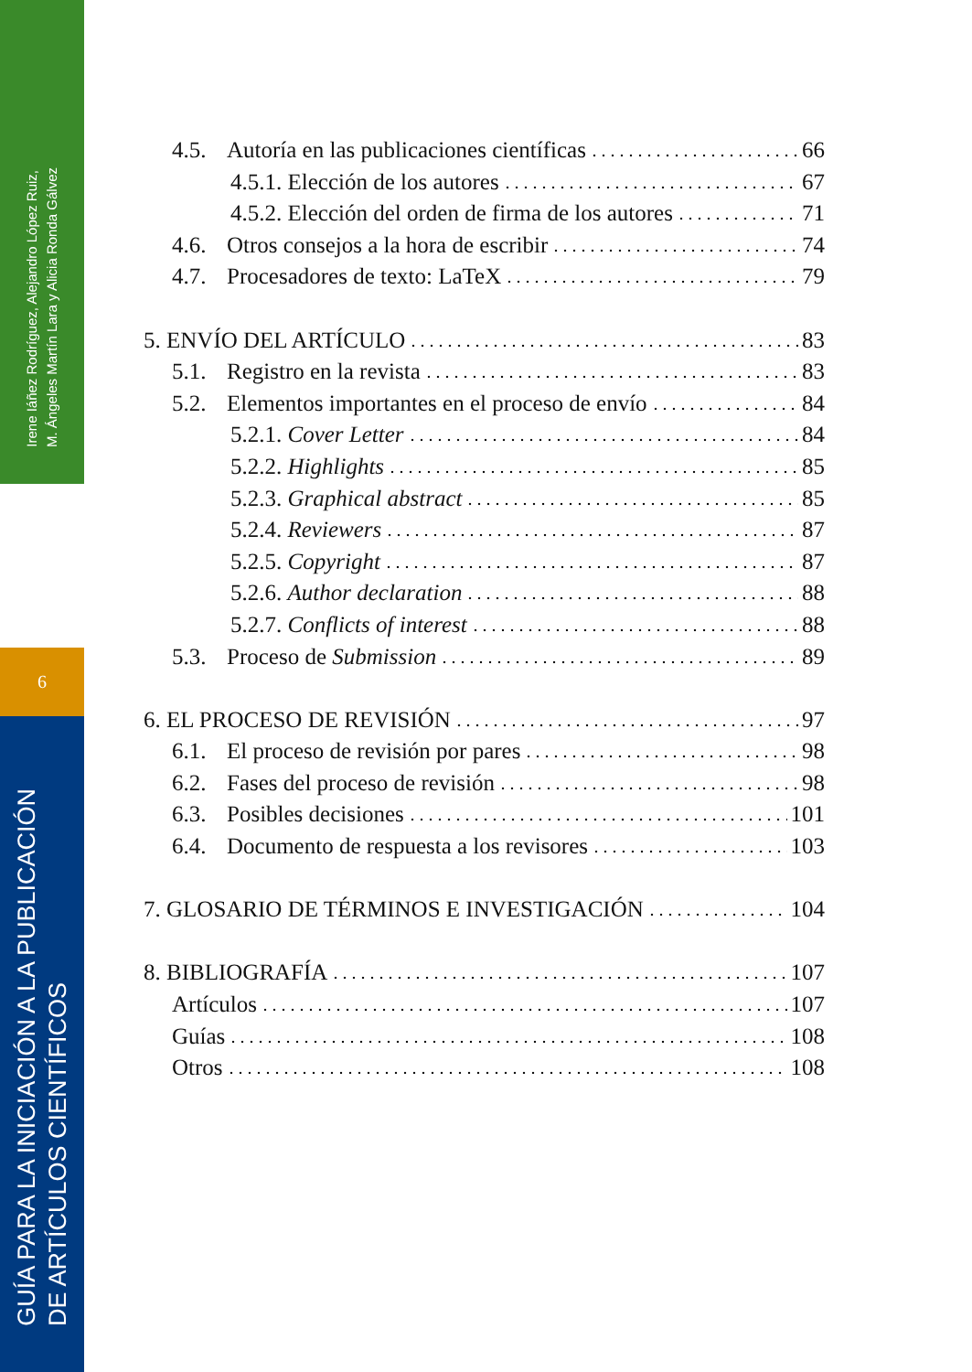Irene Iáñez Rodríguez, Alejandro López Ruiz,
M. Ángeles Martín Lara y Alicia Ronda Gálvez
6
GUÍA PARA LA INICIACIÓN A LA PUBLICACIÓN
DE ARTÍCULOS CIENTÍFICOS
4.5. Autoría en las publicaciones científicas 66
4.5.1. Elección de los autores 67
4.5.2. Elección del orden de firma de los autores 71
4.6. Otros consejos a la hora de escribir 74
4.7. Procesadores de texto: LaTeX 79
5. ENVÍO DEL ARTÍCULO 83
5.1. Registro en la revista 83
5.2. Elementos importantes en el proceso de envío 84
5.2.1. Cover Letter 84
5.2.2. Highlights 85
5.2.3. Graphical abstract 85
5.2.4. Reviewers 87
5.2.5. Copyright 87
5.2.6. Author declaration 88
5.2.7. Conflicts of interest 88
5.3. Proceso de Submission 89
6. EL PROCESO DE REVISIÓN 97
6.1. El proceso de revisión por pares 98
6.2. Fases del proceso de revisión 98
6.3. Posibles decisiones 101
6.4. Documento de respuesta a los revisores 103
7. GLOSARIO DE TÉRMINOS E INVESTIGACIÓN 104
8. BIBLIOGRAFÍA 107
Artículos 107
Guías 108
Otros 108